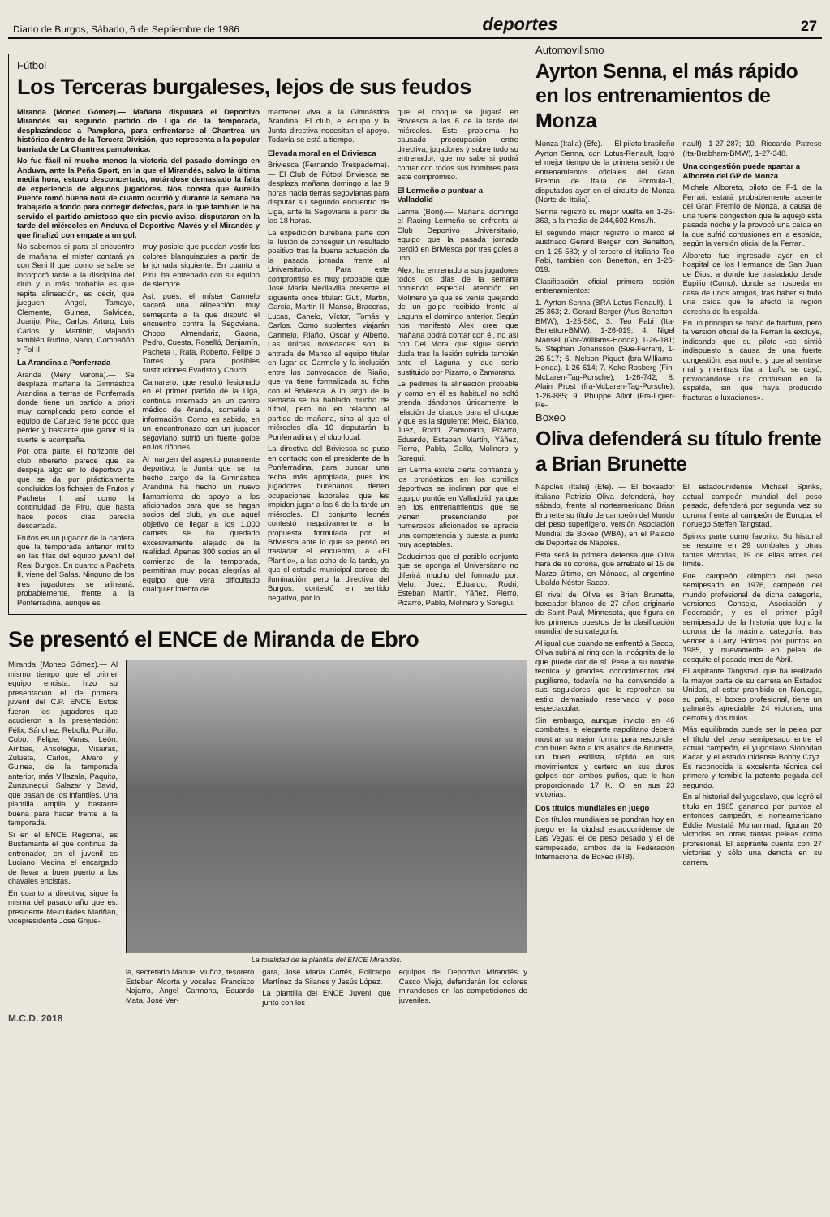Diario de Burgos, Sábado, 6 de Septiembre de 1986 deportes 27
Fútbol
Los Terceras burgaleses, lejos de sus feudos
Miranda (Moneo Gómez).— Mañana disputará el Deportivo Mirandés su segundo partido de Liga de la temporada, desplazándose a Pamplona, para enfrentarse al Chantrea un histórico dentro de la Tercera División, que representa a la popular barriada de La Chantrea pamplonica.
No fue fácil ni mucho menos la victoria del pasado domingo en Anduva, ante la Peña Sport, en la que el Mirandés, salvo la última media hora, estuvo desconcertado, notándose demasiado la falta de experiencia de algunos jugadores. Nos consta que Aurelio Puente tomó buena nota de cuanto ocurrió y durante la semana ha trabajado a fondo para corregir defectos, para lo que también le ha servido el partido amistoso que sin previo aviso, disputaron en la tarde del miércoles en Anduva el Deportivo Alavés y el Mirandés y que finalizó con empate a un gol.
No sabemos si para el encuentro de mañana, el míster contará ya con Seni II que, como se sabe se incorporó tarde a la disciplina del club y lo más probable es que repita alineación, es decir, que jueguen: Angel, Tamayo, Clemente, Guinea, Salvidea, Juanjo, Pita, Carlos, Arturo, Luis Carlos y Martinín, viajando también Rufino, Nano, Compañón y Fol II.
La Arandina a Ponferrada
Aranda (Mery Varona).— Se desplaza mañana la Gimnástica Arandina a tierras de Ponferrada donde tiene un partido a priori muy complicado pero donde el equipo de Caruelo tiene poco que perder y bastante que ganar si la suerte le acompaña.
Por otra parte, el horizonte del club ribereño parece que se despeja algo en lo deportivo ya que se da por prácticamente concluidos los fichajes de Frutos y Pacheta II, así como la continuidad de Piru, que hasta hace pocos días parecía descartada.
Frutos es un jugador de la cantera que la temporada anterior militó en las filas del equipo juvenil del Real Burgos. En cuanto a Pacheta II, viene del Salas. Ninguno de los tres jugadores se alineará, probablemente, frente a la Ponferradina, aunque es
muy posible que puedan vestir los colores blanquiazules a partir de la jornada siguiente. En cuanto a Piru, ha entrenado con su equipo de siempre.
Así, pués, el míster Carmelo sacará una alineación muy semejante a la que disputó el encuentro contra la Segoviana. Chopo, Almendariz, Gaona, Pedro, Cuesta, Roselló, Benjamín, Pacheta I, Rafa, Roberto, Felipe o Torres y para posibles sustituciones Evaristo y Chuchi.
Camarero, que resultó lesionado en el primer partido de la Liga, continúa internado en un centro médico de Aranda, sometido a información. Como es sabido, en un encontronazo con un jugador segoviano sufrió un fuerte golpe en los riñones.
Al margen del aspecto puramente deportivo, la Junta que se ha hecho cargo de la Gimnástica Arandina ha hecho un nuevo llamamiento de apoyo a los aficionados para que se hagan socios del club, ya que aquel objetivo de llegar a los 1.000 carnets se ha quedado excesivamente alejado de la realidad. Apenas 300 socios en el comienzo de la temporada, permitirán muy pocas alegrías al equipo que verá dificultado cualquier intento de
mantener viva a la Gimnástica Arandina. El club, el equipo y la Junta directiva necesitan el apoyo. Todavía se está a tiempo.
Elevada moral en el Briviesca
Briviesca (Fernando Trespaderne).— El Club de Fútbol Briviesca se desplaza mañana domingo a las 9 horas hacia tierras segovianas para disputar su segundo encuentro de Liga, ante la Segoviana a partir de las 18 horas.
La expedición burebana parte con la ilusión de conseguir un resultado positivo tras la buena actuación de la pasada jornada frente al Universitario. Para este compromiso es muy probable que José María Mediavilla presente el siguiente once titular: Guti, Martín, García, Martín II, Manso, Braceras, Lucas, Canelo, Víctor, Tomás y Carlos. Como suplentes viajarán Carmelo, Riaño, Oscar y Alberto. Las únicas novedades son la entrada de Manso al equipo titular en lugar de Carmelo y la inclusión entre los convocados de Riaño, que ya tiene formalizada su ficha con el Briviesca. A lo largo de la semana se ha hablado mucho de fútbol, pero no en relación al partido de mañana, sino al que el miércoles día 10 disputarán la Ponferradina y el club local.
La directiva del Briviesca se puso en contacto con el presidente de la Ponferradina, para buscar una fecha más apropiada, pues los jugadores burebanos tienen ocupaciones laborales, que les impiden jugar a las 6 de la tarde un miércoles. El conjunto leonés contestó negativamente a la propuesta formulada por el Briviesca ante lo que se pensó en trasladar el encuentro, a «El Plantío», a las ocho de la tarde, ya que el estadio municipal carece de iluminación, pero la directiva del Burgos, contestó en sentido negativo, por lo
que el choque se jugará en Briviesca a las 6 de la tarde del miércoles. Este problema ha causado preocupación entre directiva, jugadores y sobre todo su entrenador, que no sabe si podrá contar con todos sus hombres para este compromiso.
El Lermeño a puntuar a Valladolid
Lerma (Boni).— Mañana domingo el Racing Lermeño se enfrenta al Club Deportivo Universitario, equipo que la pasada jornada perdió en Briviesca por tres goles a uno.
Alex, ha entrenado a sus jugadores todos los días de la semana poniendo especial atención en Molinero ya que se venía quejando de un golpe recibido frente al Laguna el domingo anterior. Según nos manifestó Alex cree que mañana podrá contar con él, no así con Del Moral que sigue siendo duda tras la lesión sufrida también ante el Laguna y que sería sustituido por Pizarro, o Zamorano.
Le pedimos la alineación probable y como en él es habitual no soltó prenda dándonos únicamente la relación de citados para el choque y que es la siguiente: Melo, Blanco, Juez, Rodri, Zamorano, Pizarro, Eduardo, Esteban Martín, Yáñez, Fierro, Pablo, Gallo, Molinero y Soregui.
En Lerma existe cierta confianza y los pronósticos en los corrillos deportivos se inclinan por que el equipo puntúe en Valladolid, ya que en los entrenamientos que se vienen presenciando por numerosos aficionados se aprecia una competencia y puesta a punto muy aceptables.
Deducimos que el posible conjunto que se oponga al Universitario no diferirá mucho del formado por: Melo, Juez, Eduardo, Rodri, Esteban Martín, Yáñez, Fierro, Pizarro, Pablo, Molinero y Soregui.
Se presentó el ENCE de Miranda de Ebro
Miranda (Moneo Gómez).— Al mismo tiempo que el primer equipo encista, hizo su presentación el de primera juvenil del C.P. ENCE. Estos fueron los jugadores que acudieron a la presentación: Félix, Sánchez, Rebollo, Portillo, Cobo, Felipe, Varas, León, Arribas, Ansótegui, Visairas, Zulueta, Carlos, Alvaro y Guinea, de la temporada anterior, más Villazala, Paquito, Zunzunegui, Salazar y David, que pasan de los infantiles. Una plantilla amplia y bastante buena para hacer frente a la temporada.
Si en el ENCE Regional, es Bustamante el que continúa de entrenador, en el juvenil es Luciano Medina el encargado de llevar a buen puerto a los chavales encistas.
En cuanto a directiva, sigue la misma del pasado año que es: presidente Melquiades Mariñan, vicepresidente José Grijue-
La totalidad de la plantilla del ENCE Mirandés.
la, secretario Manuel Muñoz, tesorero Esteban Alcorta y vocales, Francisco Najarro, Angel Carmona, Eduardo Mata, José Ver-
gara, José María Cortés, Policarpo Martínez de Silanes y Jesús López.
La plantilla del ENCE Juvenil que junto con los
equipos del Deportivo Mirandés y Casco Viejo, defenderán los colores mirandeses en las competiciones de juveniles.
Automovilismo
Ayrton Senna, el más rápido en los entrenamientos de Monza
Monza (Italia) (Efe). — El piloto brasileño Ayrton Senna, con Lotus-Renault, logró el mejor tiempo de la primera sesión de entrenamientos oficiales del Gran Premio de Italia de Fórmula-1, disputados ayer en el circuito de Monza (Norte de Italia).
Senna registró su mejor vuelta en 1-25-363, a la media de 244,602 Kms./h.
El segundo mejor registro lo marcó el austriaco Gerard Berger, con Benetton, en 1-25-580; y el tercero el italiano Teo Fabi, también con Benetton, en 1-26-019.
Clasificación oficial primera sesión entrenamientos:
1. Ayrton Senna (BRA-Lotus-Renault), 1-25-363; 2. Gerard Berger (Aus-Benetton-BMW), 1-25-580; 3. Teo Fabi (Ita-Benetton-BMW), 1-26-019; 4. Nigel Mansell (Gbr-Williams-Honda), 1-26-181; 5. Stephan Johansson (Sue-Ferrari), 1-26-517; 6. Nelson Piquet (bra-Williams-Honda), 1-26-614; 7. Keke Rosberg (Fin-McLaren-Tag-Porsche), 1-26-742; 8. Alain Prost (fra-McLaren-Tag-Porsche), 1-26-885; 9. Philippe Alliot (Fra-Ligier-Re-
nault), 1-27-287; 10. Riccardo Patrese (Ita-Brabham-BMW), 1-27-348.
Una congestión puede apartar a Alboreto del GP de Monza
Michele Alboreto, piloto de F-1 de la Ferrari, estará probablemente ausente del Gran Premio de Monza, a causa de una fuerte congestión que le aquejó esta pasada noche y le provocó una caída en la que sufrió contusiones en la espalda, según la versión oficial de la Ferrari.
Alboreto fue ingresado ayer en el hospital de los Hermanos de San Juan de Dios, a donde fue trasladado desde Eupilio (Como), donde se hospeda en casa de unos amigos, tras haber sufrido una caída que le afectó la región derecha de la espalda.
En un principio se habló de fractura, pero la versión oficial de la Ferrari la excluye, indicando que su piloto «se sintió indispuesto a causa de una fuerte congestión, esa noche, y que al sentirse mal y mientras iba al baño se cayó, provocándose una contusión en la espalda, sin que haya producido fracturas o luxaciones».
Boxeo
Oliva defenderá su título frente a Brian Brunette
Nápoles (Italia) (Efe). — El boxeador italiano Patrizio Oliva defenderá, hoy sábado, frente al norteamericano Brian Brunette su título de campeón del Mundo del peso superligero, versión Asociación Mundial de Boxeo (WBA), en el Palacio de Deportes de Nápoles.
Esta será la primera defensa que Oliva hará de su corona, que arrebató el 15 de Marzo último, en Mónaco, al argentino Ubaldo Néstor Sacco.
El rival de Oliva es Brian Brunette, boxeador blanco de 27 años originario de Saint Paul, Minnesota, que figura en los primeros puestos de la clasificación mundial de su categoría.
Al igual que cuando se enfrentó a Sacco, Oliva subirá al ring con la incógnita de lo que puede dar de sí. Pese a su notable técnica y grandes conocimientos del pugilismo, todavía no ha convencido a sus seguidores, que le reprochan su estilo demasiado reservado y poco espectacular.
Sin embargo, aunque invicto en 46 combates, el elegante napolitano deberá mostrar su mejor forma para responder con buen éxito a los asaltos de Brunette, un buen estilista, rápido en sus movimientos y certero en sus duros golpes con ambos puños, que le han proporcionado 17 K. O. en sus 23 victorias.
Dos títulos mundiales en juego
Dos títulos mundiales se pondrán hoy en juego en la ciudad estadounidense de Las Vegas: el de peso pesado y el de semipesado, ambos de la Federación Internacional de Boxeo (FIB).
El estadounidense Michael Spinks, actual campeón mundial del peso pesado, defenderá por segunda vez su corona frente al campeón de Europa, el noruego Steffen Tangstad.
Spinks parte como favorito. Su historial se resume en 29 combates y otras tantas victorias, 19 de ellas antes del límite.
Fue campeón olímpico del peso semipesado en 1976, campeón del mundo profesional de dicha categoría, versiones Consejo, Asociación y Federación, y es el primer púgil semipesado de la historia que logra la corona de la máxima categoría, tras vencer a Larry Holmes por puntos en 1985, y nuevamente en pelea de desquite el pasado mes de Abril.
El aspirante Tangstad, que ha realizado la mayor parte de su carrera en Estados Unidos, al estar prohibido en Noruega, su país, el boxeo profesional, tiene un palmarés apreciable: 24 victorias, una derrota y dos nulos.
Más equilibrada puede ser la pelea por el título del peso semipesado entre el actual campeón, el yugoslavo Slobodan Kacar, y el estadounidense Bobby Czyz. Es reconocida la excelente técnica del primero y temible la potente pegada del segundo.
En el historial del yugoslavo, que logró el título en 1985 ganando por puntos al entonces campeón, el norteamericano Eddie Mustafá Muhammad, figuran 20 victorias en otras tantas peleas como profesional. El aspirante cuenta con 27 victorias y sólo una derrota en su carrera.
M.C.D. 2018